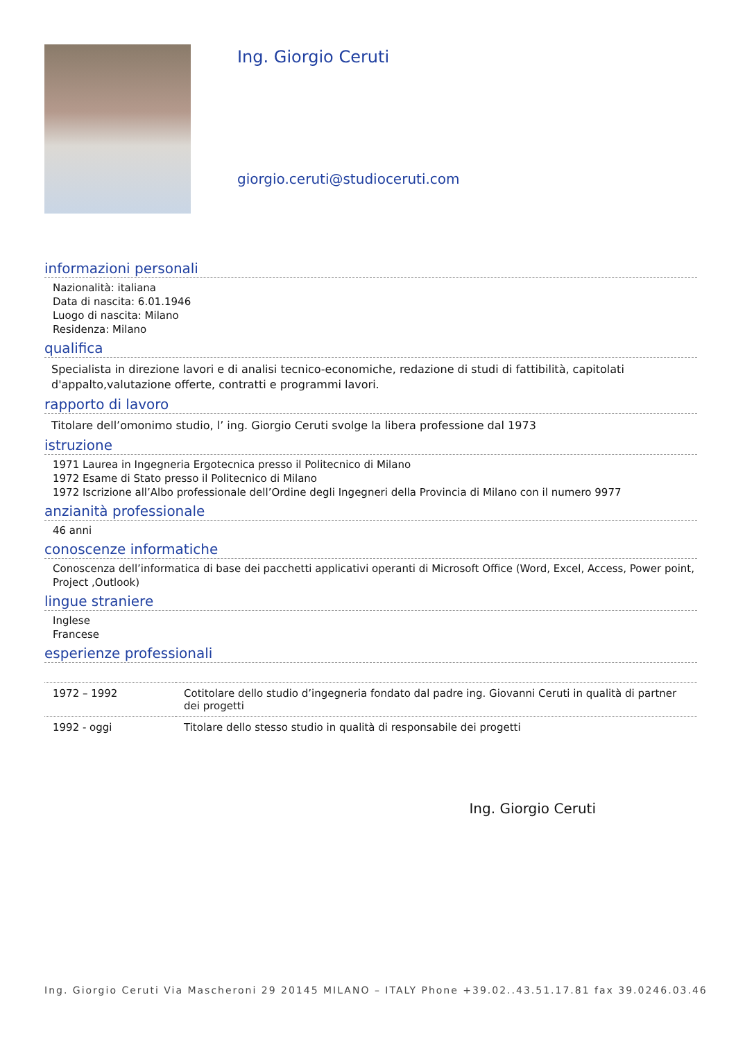Ing. Giorgio Ceruti
giorgio.ceruti@studioceruti.com
informazioni personali
Nazionalità: italiana
Data di nascita: 6.01.1946
Luogo di nascita: Milano
Residenza: Milano
qualifica
Specialista in direzione lavori e di analisi tecnico-economiche, redazione di studi di fattibilità, capitolati d'appalto,valutazione offerte, contratti e programmi lavori.
rapporto di lavoro
Titolare dell’omonimo studio, l’ ing. Giorgio Ceruti svolge la libera professione dal 1973
istruzione
1971 Laurea in Ingegneria Ergotecnica presso il Politecnico di Milano
1972 Esame di Stato presso il Politecnico di Milano
1972 Iscrizione all’Albo professionale dell’Ordine degli Ingegneri della Provincia di Milano con il numero 9977
anzianità professionale
46 anni
conoscenze informatiche
Conoscenza dell’informatica di base dei pacchetti applicativi operanti di Microsoft Office (Word, Excel, Access, Power point, Project ,Outlook)
lingue straniere
Inglese
Francese
esperienze professionali
| 1972 – 1992 | Cotitolare dello studio d’ingegneria fondato dal padre ing. Giovanni Ceruti in qualità di partner dei progetti |
| 1992 - oggi | Titolare dello stesso studio in qualità di responsabile dei progetti |
Ing. Giorgio Ceruti
Ing. Giorgio Ceruti Via Mascheroni 29 20145 MILANO – ITALY Phone +39.02..43.51.17.81 fax 39.0246.03.46